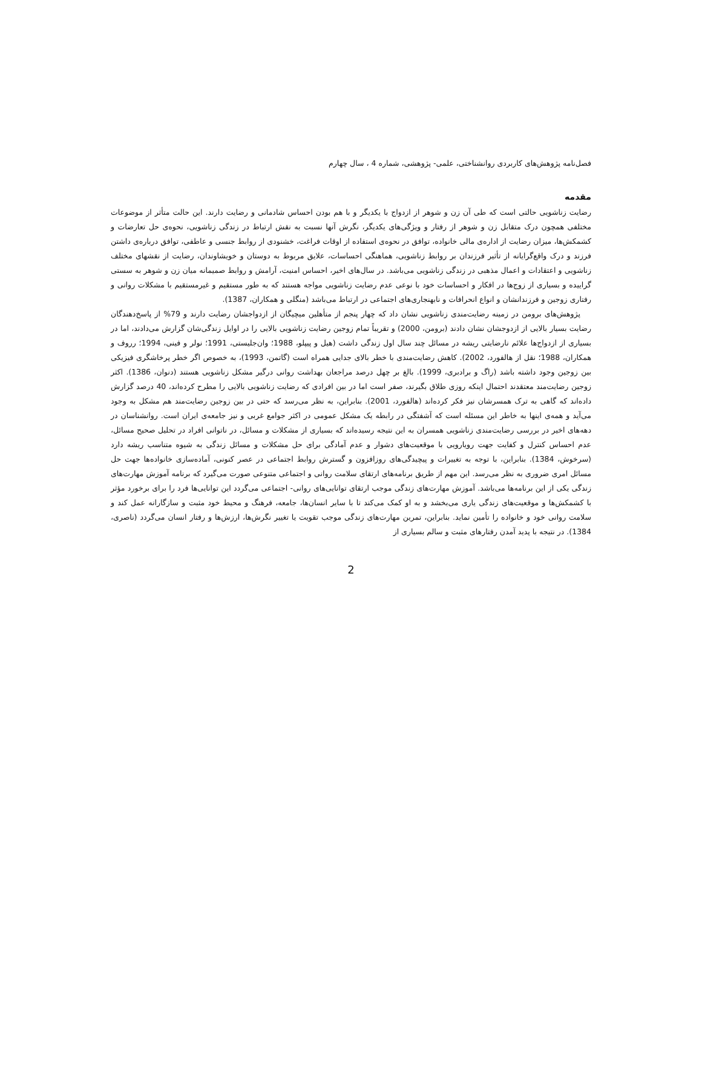فصل‌نامه پژوهش‌های کاربردی روانشناختی، علمی- پژوهشی، شماره 4 ، سال چهارم
مقدمه
رضایت زناشویی حالتی است که طی آن زن و شوهر از ازدواج با یکدیگر و با هم بودن احساس شادمانی و رضایت دارند. این حالت متأثر از موضوعات مختلفی همچون درک متقابل زن و شوهر از رفتار و ویژگی‌های یکدیگر، نگرش آنها نسبت به نقش ارتباط در زندگی زناشویی، نحوه‌ی حل تعارضات و کشمکش‌ها، میزان رضایت از اداره‌ی مالی خانواده، توافق در نحوه‌ی استفاده از اوقات فراغت، خشنودی از روابط جنسی و عاطفی، توافق درباره‌ی داشتن فرزند و درک واقع‌گرایانه از تأثیر فرزندان بر روابط زناشویی، هماهنگی احساسات، علایق مربوط به دوستان و خویشاوندان، رضایت از نقشهای مختلف زناشویی و اعتقادات و اعمال مذهبی در زندگی زناشویی می‌باشد. در سال‌های اخیر، احساس امنیت، آرامش و روابط صمیمانه میان زن و شوهر به سستی گراییده و بسیاری از زوج‌ها در افکار و احساسات خود با نوعی عدم رضایت زناشویی مواجه هستند که به طور مستقیم و غیرمستقیم با مشکلات روانی و رفتاری زوجین و فرزندانشان و انواع انحرافات و نابهنجاری‌های اجتماعی در ارتباط می‌باشد (منگلی و همکاران، 1387).
پژوهش‌های برومن در زمینه رضایت‌مندی زناشویی نشان داد که چهار پنجم از متأهلین میچیگان از ازدواجشان رضایت دارند و 79% از پاسخ‌دهندگان رضایت بسیار بالایی از ازدوجشان نشان دادند (برومن، 2000) و تقریباً تمام زوجین رضایت زناشویی بالایی را در اوایل زندگی‌شان گزارش می‌دادند، اما در بسیاری از ازدواج‌ها علائم نارضایتی ریشه در مسائل چند سال اول زندگی داشت (هیل و پیپلو، 1988؛ وان‌جلیستی، 1991؛ نولر و فینی، 1994؛ رروف و همکاران، 1988؛ نقل از هالفورد، 2002). کاهش رضایت‌مندی با خطر بالای جدایی همراه است (گاتمن، 1993)، به خصوص اگر خطر پرخاشگری فیزیکی بین زوجین وجود داشته باشد (راگ و برادبری، 1999). بالغ بر چهل درصد مراجعان بهداشت روانی درگیر مشکل زناشویی هستند (دنوان، 1386). اکثر زوجین رضایت‌مند معتقدند احتمال اینکه روزی طلاق بگیرند، صفر است اما در بین افرادی که رضایت زناشویی بالایی را مطرح کرده‌اند، 40 درصد گزارش داده‌اند که گاهی به ترک همسرشان نیز فکر کرده‌اند (هالفورد، 2001). بنابراین، به نظر می‌رسد که حتی در بین زوجین رضایت‌مند هم مشکل به وجود می‌آید و همه‌ی اینها به خاطر این مسئله است که آشفتگی در رابطه یک مشکل عمومی در اکثر جوامع غربی و نیز جامعه‌ی ایران است. روانشناسان در دهه‌های اخیر در بررسی رضایت‌مندی زناشویی همسران به این نتیجه رسیده‌اند که بسیاری از مشکلات و مسائل، در ناتوانی افراد در تحلیل صحیح مسائل، عدم احساس کنترل و کفایت جهت رویارویی با موقعیت‌های دشوار و عدم آمادگی برای حل مشکلات و مسائل زندگی به شیوه متناسب ریشه دارد (سرخوش، 1384). بنابراین، با توجه به تغییرات و پیچیدگی‌های روزافزون و گسترش روابط اجتماعی در عصر کنونی، آماده‌سازی خانواده‌ها جهت حل مسائل امری ضروری به نظر می‌رسد. این مهم از طریق برنامه‌های ارتقای سلامت روانی و اجتماعی متنوعی صورت می‌گیرد که برنامه آموزش مهارت‌های زندگی یکی از این برنامه‌ها می‌باشد. آموزش مهارت‌های زندگی موجب ارتقای توانایی‌های روانی- اجتماعی می‌گردد این توانایی‌ها فرد را برای برخورد مؤثر با کشمکش‌ها و موقعیت‌های زندگی یاری می‌بخشد و به او کمک می‌کند تا با سایر انسان‌ها، جامعه، فرهنگ و محیط خود مثبت و سازگارانه عمل کند و سلامت روانی خود و خانواده را تأمین نماید. بنابراین، تمرین مهارت‌های زندگی موجب تقویت یا تغییر نگرش‌ها، ارزش‌ها و رفتار انسان می‌گردد (ناصری، 1384). در نتیجه با پدید آمدن رفتارهای مثبت و سالم بسیاری از
2